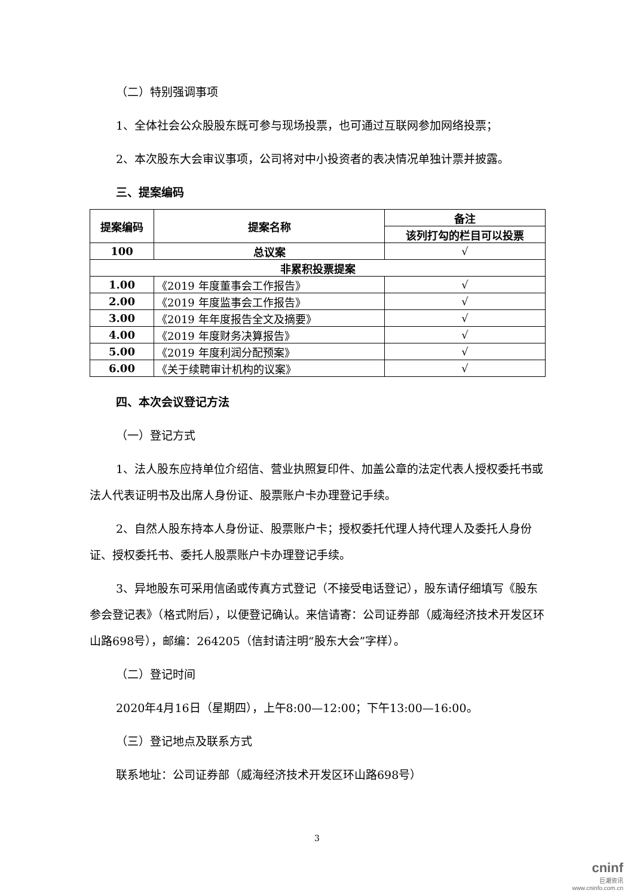（二）特别强调事项
1、全体社会公众股股东既可参与现场投票，也可通过互联网参加网络投票；
2、本次股东大会审议事项，公司将对中小投资者的表决情况单独计票并披露。
三、提案编码
| 提案编码 | 提案名称 | 备注 |
| --- | --- | --- |
| | | 该列打勾的栏目可以投票 |
| 100 | 总议案 | √ |
| 非累积投票提案 | | |
| 1.00 | 《2019 年度董事会工作报告》 | √ |
| 2.00 | 《2019 年度监事会工作报告》 | √ |
| 3.00 | 《2019 年年度报告全文及摘要》 | √ |
| 4.00 | 《2019 年度财务决算报告》 | √ |
| 5.00 | 《2019 年度利润分配预案》 | √ |
| 6.00 | 《关于续聘审计机构的议案》 | √ |
四、本次会议登记方法
（一）登记方式
1、法人股东应持单位介绍信、营业执照复印件、加盖公章的法定代表人授权委托书或法人代表证明书及出席人身份证、股票账户卡办理登记手续。
2、自然人股东持本人身份证、股票账户卡；授权委托代理人持代理人及委托人身份证、授权委托书、委托人股票账户卡办理登记手续。
3、异地股东可采用信函或传真方式登记（不接受电话登记），股东请仔细填写《股东参会登记表》（格式附后），以便登记确认。来信请寄：公司证券部（威海经济技术开发区环山路698号），邮编：264205（信封请注明“股东大会”字样）。
（二）登记时间
2020年4月16日（星期四），上午8:00—12:00；下午13:00—16:00。
（三）登记地点及联系方式
联系地址：公司证券部（威海经济技术开发区环山路698号）
3
cninf
巨潮资讯
www.cninfo.com.cn